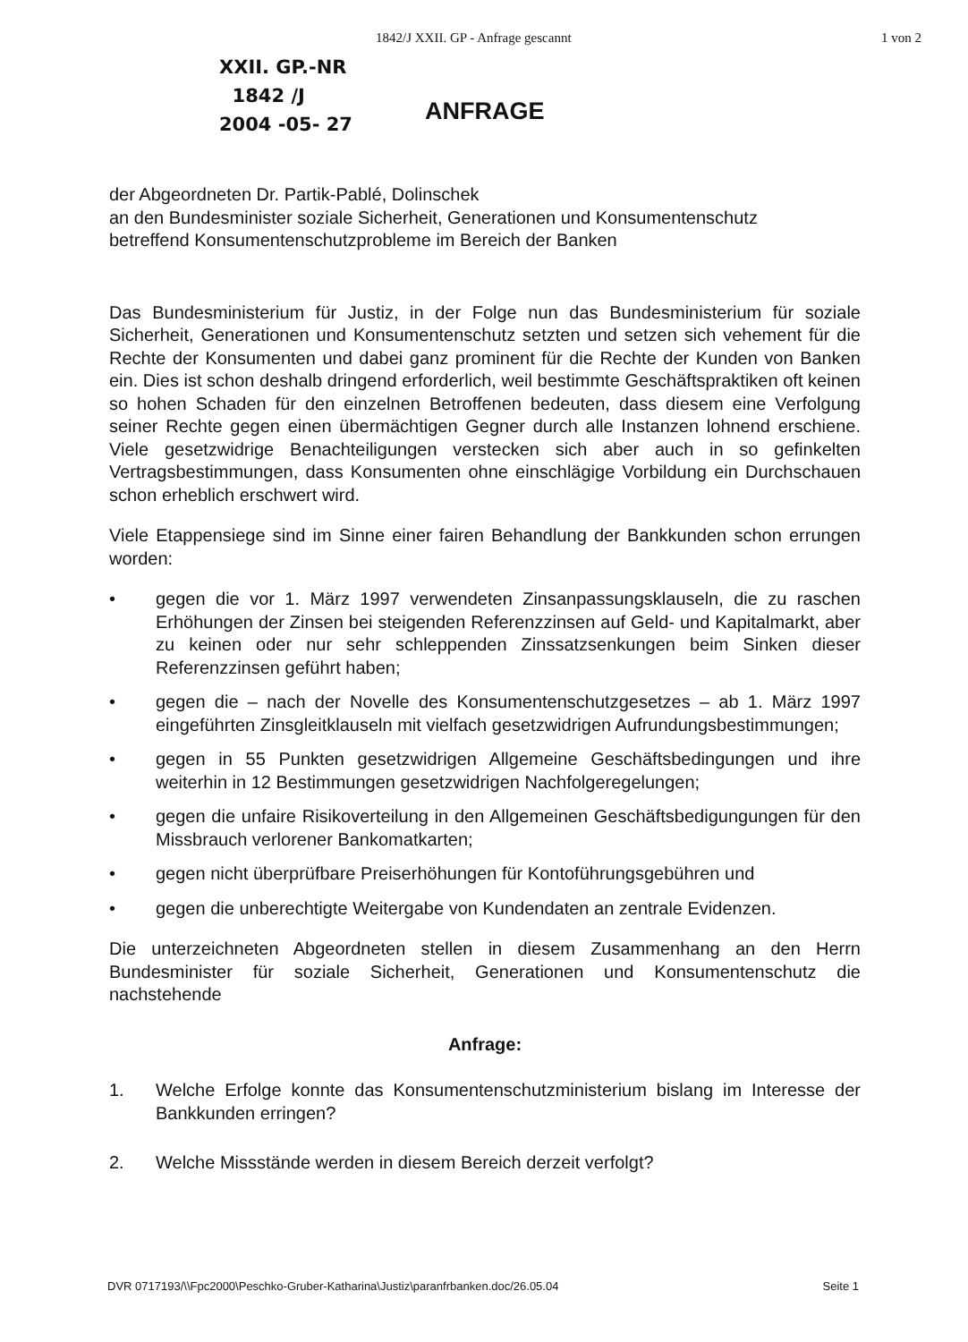1842/J XXII. GP - Anfrage gescannt 1 von 2
XXII. GP.-NR
1842 /J
2004 -05- 27
ANFRAGE
der Abgeordneten Dr. Partik-Pablé, Dolinschek
an den Bundesminister soziale Sicherheit, Generationen und Konsumentenschutz
betreffend Konsumentenschutzprobleme im Bereich der Banken
Das Bundesministerium für Justiz, in der Folge nun das Bundesministerium für soziale Sicherheit, Generationen und Konsumentenschutz setzten und setzen sich vehement für die Rechte der Konsumenten und dabei ganz prominent für die Rechte der Kunden von Banken ein. Dies ist schon deshalb dringend erforderlich, weil bestimmte Geschäftspraktiken oft keinen so hohen Schaden für den einzelnen Betroffenen bedeuten, dass diesem eine Verfolgung seiner Rechte gegen einen übermächtigen Gegner durch alle Instanzen lohnend erschiene. Viele gesetzwidrige Benachteiligungen verstecken sich aber auch in so gefinkelten Vertragsbestimmungen, dass Konsumenten ohne einschlägige Vorbildung ein Durchschauen schon erheblich erschwert wird.
Viele Etappensiege sind im Sinne einer fairen Behandlung der Bankkunden schon errungen worden:
• gegen die vor 1. März 1997 verwendeten Zinsanpassungsklauseln, die zu raschen Erhöhungen der Zinsen bei steigenden Referenzzinsen auf Geld- und Kapitalmarkt, aber zu keinen oder nur sehr schleppenden Zinssatzsenkungen beim Sinken dieser Referenzzinsen geführt haben;
• gegen die – nach der Novelle des Konsumentenschutzgesetzes – ab 1. März 1997 eingeführten Zinsgleitklauseln mit vielfach gesetzwidrigen Aufrundungsbestimmungen;
• gegen in 55 Punkten gesetzwidrigen Allgemeine Geschäftsbedingungen und ihre weiterhin in 12 Bestimmungen gesetzwidrigen Nachfolgeregelungen;
• gegen die unfaire Risikoverteilung in den Allgemeinen Geschäftsbedigungungen für den Missbrauch verlorener Bankomatkarten;
• gegen nicht überprüfbare Preiserhöhungen für Kontoführungsgebühren und
• gegen die unberechtigte Weitergabe von Kundendaten an zentrale Evidenzen.
Die unterzeichneten Abgeordneten stellen in diesem Zusammenhang an den Herrn Bundesminister für soziale Sicherheit, Generationen und Konsumentenschutz die nachstehende
Anfrage:
1. Welche Erfolge konnte das Konsumentenschutzministerium bislang im Interesse der Bankkunden erringen?
2. Welche Missstände werden in diesem Bereich derzeit verfolgt?
DVR 0717193/\\Fpc2000\Peschko-Gruber-Katharina\Justiz\paranfrbanken.doc/26.05.04 Seite 1